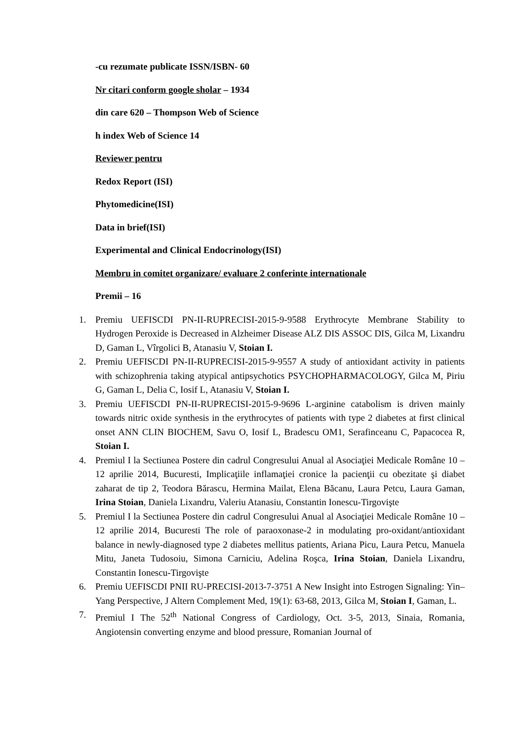-cu rezumate publicate ISSN/ISBN- 60
Nr citari conform google sholar – 1934
din care 620 – Thompson Web of Science
h index Web of Science 14
Reviewer pentru
Redox Report (ISI)
Phytomedicine(ISI)
Data in brief(ISI)
Experimental and Clinical Endocrinology(ISI)
Membru in comitet organizare/ evaluare 2 conferinte internationale
Premii – 16
1. Premiu UEFISCDI PN-II-RUPRECISI-2015-9-9588 Erythrocyte Membrane Stability to Hydrogen Peroxide is Decreased in Alzheimer Disease ALZ DIS ASSOC DIS, Gilca M, Lixandru D, Gaman L, Vîrgolici B, Atanasiu V, Stoian I.
2. Premiu UEFISCDI PN-II-RUPRECISI-2015-9-9557 A study of antioxidant activity in patients with schizophrenia taking atypical antipsychotics PSYCHOPHARMACOLOGY, Gilca M, Piriu G, Gaman L, Delia C, Iosif L, Atanasiu V, Stoian I.
3. Premiu UEFISCDI PN-II-RUPRECISI-2015-9-9696 L-arginine catabolism is driven mainly towards nitric oxide synthesis in the erythrocytes of patients with type 2 diabetes at first clinical onset ANN CLIN BIOCHEM, Savu O, Iosif L, Bradescu OM1, Serafinceanu C, Papacocea R, Stoian I.
4. Premiul I la Sectiunea Postere din cadrul Congresului Anual al Asociaţiei Medicale Române 10 – 12 aprilie 2014, Bucuresti, Implicaţiile inflamaţiei cronice la pacienţii cu obezitate şi diabet zaharat de tip 2, Teodora Bărascu, Hermina Mailat, Elena Băcanu, Laura Petcu, Laura Gaman, Irina Stoian, Daniela Lixandru, Valeriu Atanasiu, Constantin Ionescu-Tirgovişte
5. Premiul I la Sectiunea Postere din cadrul Congresului Anual al Asociaţiei Medicale Române 10 – 12 aprilie 2014, Bucuresti The role of paraoxonase-2 in modulating pro-oxidant/antioxidant balance in newly-diagnosed type 2 diabetes mellitus patients, Ariana Picu, Laura Petcu, Manuela Mitu, Janeta Tudosoiu, Simona Carniciu, Adelina Roşca, Irina Stoian, Daniela Lixandru, Constantin Ionescu-Tirgovişte
6. Premiu UEFISCDI PNII RU-PRECISI-2013-7-3751 A New Insight into Estrogen Signaling: Yin–Yang Perspective, J Altern Complement Med, 19(1): 63-68, 2013, Gilca M, Stoian I, Gaman, L.
7. Premiul I The 52<sup>th</sup> National Congress of Cardiology, Oct. 3-5, 2013, Sinaia, Romania, Angiotensin converting enzyme and blood pressure, Romanian Journal of